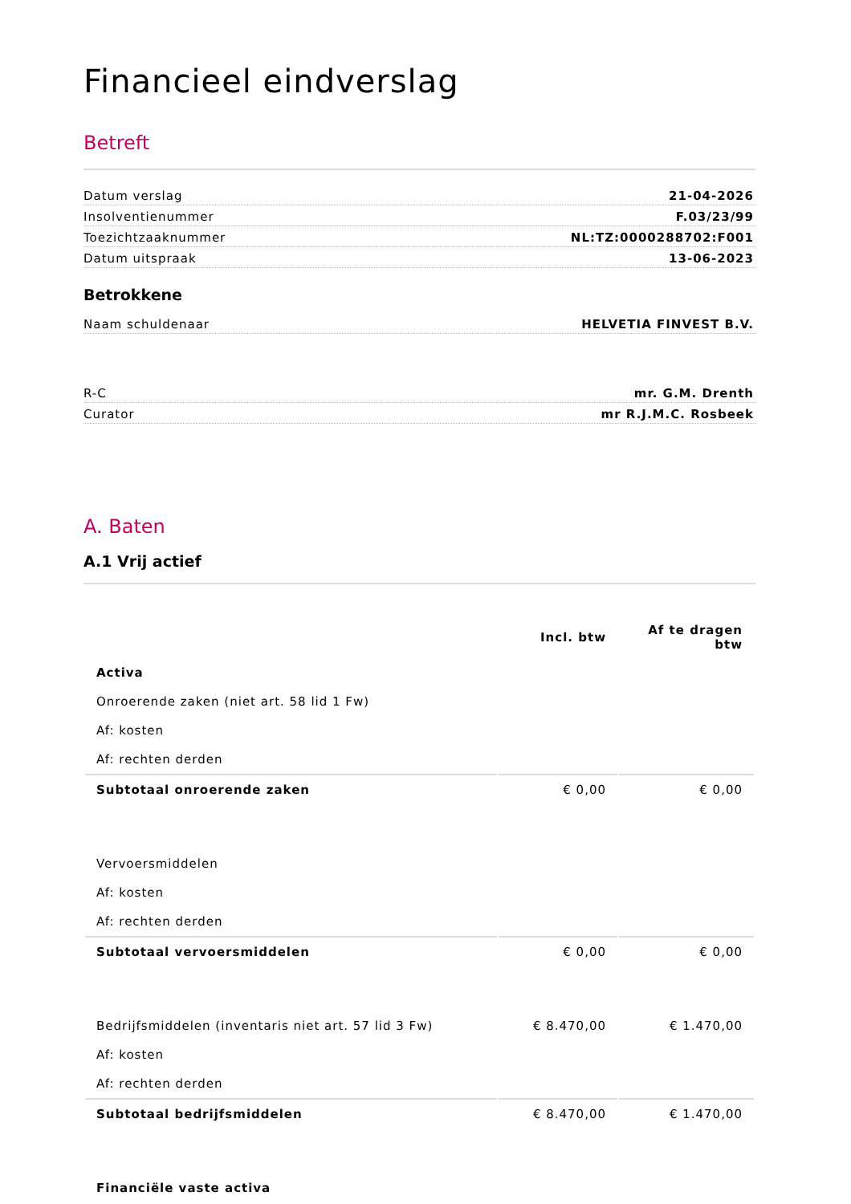Financieel eindverslag
Betreft
Datum verslag 21-04-2026
Insolventienummer F.03/23/99
Toezichtzaaknummer NL:TZ:0000288702:F001
Datum uitspraak 13-06-2023
Betrokkene
Naam schuldenaar HELVETIA FINVEST B.V.
R-C mr. G.M. Drenth
Curator mr R.J.M.C. Rosbeek
A. Baten
A.1 Vrij actief
| | Incl. btw | Af te dragen btw |
| Activa | | |
| Onroerende zaken (niet art. 58 lid 1 Fw) | | |
| Af: kosten | | |
| Af: rechten derden | | |
| Subtotaal onroerende zaken | € 0,00 | € 0,00 |
| Vervoersmiddelen | | |
| Af: kosten | | |
| Af: rechten derden | | |
| Subtotaal vervoersmiddelen | € 0,00 | € 0,00 |
| Bedrijfsmiddelen (inventaris niet art. 57 lid 3 Fw) | € 8.470,00 | € 1.470,00 |
| Af: kosten | | |
| Af: rechten derden | | |
| Subtotaal bedrijfsmiddelen | € 8.470,00 | € 1.470,00 |
| Financiële vaste activa | | |